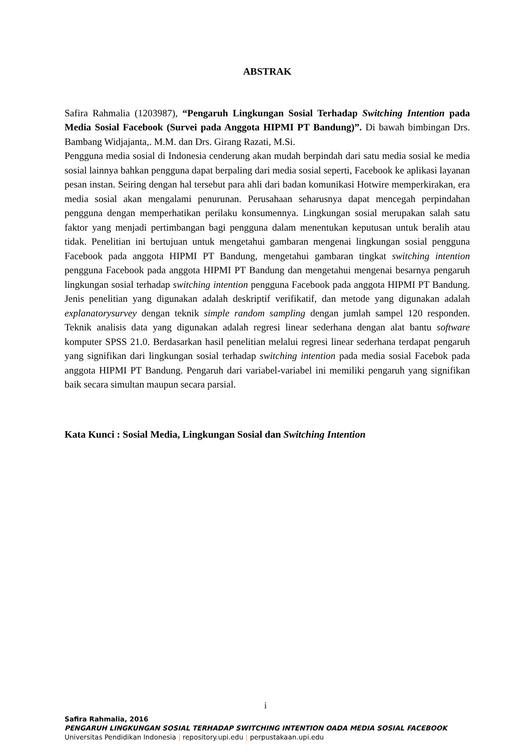ABSTRAK
Safira Rahmalia (1203987), “Pengaruh Lingkungan Sosial Terhadap Switching Intention pada Media Sosial Facebook (Survei pada Anggota HIPMI PT Bandung)”. Di bawah bimbingan Drs. Bambang Widjajanta,. M.M. dan Drs. Girang Razati, M.Si.
Pengguna media sosial di Indonesia cenderung akan mudah berpindah dari satu media sosial ke media sosial lainnya bahkan pengguna dapat berpaling dari media sosial seperti, Facebook ke aplikasi layanan pesan instan. Seiring dengan hal tersebut para ahli dari badan komunikasi Hotwire memperkirakan, era media sosial akan mengalami penurunan. Perusahaan seharusnya dapat mencegah perpindahan pengguna dengan memperhatikan perilaku konsumennya. Lingkungan sosial merupakan salah satu faktor yang menjadi pertimbangan bagi pengguna dalam menentukan keputusan untuk beralih atau tidak. Penelitian ini bertujuan untuk mengetahui gambaran mengenai lingkungan sosial pengguna Facebook pada anggota HIPMI PT Bandung, mengetahui gambaran tingkat switching intention pengguna Facebook pada anggota HIPMI PT Bandung dan mengetahui mengenai besarnya pengaruh lingkungan sosial terhadap switching intention pengguna Facebook pada anggota HIPMI PT Bandung. Jenis penelitian yang digunakan adalah deskriptif verifikatif, dan metode yang digunakan adalah explanatorysurvey dengan teknik simple random sampling dengan jumlah sampel 120 responden. Teknik analisis data yang digunakan adalah regresi linear sederhana dengan alat bantu software komputer SPSS 21.0. Berdasarkan hasil penelitian melalui regresi linear sederhana terdapat pengaruh yang signifikan dari lingkungan sosial terhadap switching intention pada media sosial Facebok pada anggota HIPMI PT Bandung. Pengaruh dari variabel-variabel ini memiliki pengaruh yang signifikan baik secara simultan maupun secara parsial.
Kata Kunci : Sosial Media, Lingkungan Sosial dan Switching Intention
i
Safira Rahmalia, 2016
PENGARUH LINGKUNGAN SOSIAL TERHADAP SWITCHING INTENTION OADA MEDIA SOSIAL FACEBOOK
Universitas Pendidikan Indonesia | repository.upi.edu | perpustakaan.upi.edu